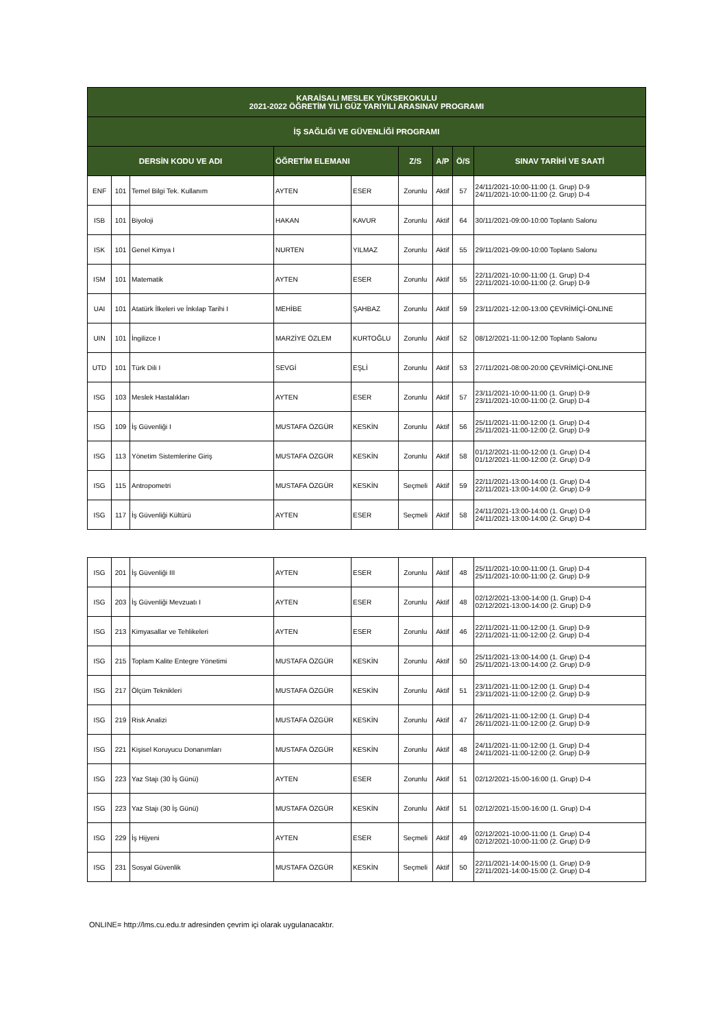| KARAİSALI MESLEK YÜKSEKOKULU 2021-2022 ÖĞRETİM YILI GÜZ YARIYILI ARASINAV PROGRAMI | | | | | | | | |
| --- | --- | --- | --- | --- | --- | --- | --- | --- |
| İŞ SAĞLIĞI VE GÜVENLİĞİ PROGRAMI | | | | | | | | |
| DERSİN KODU VE ADI | | | ÖĞRETİM ELEMANI | | Z/S | A/P | Ö/S | SINAV TARİHİ VE SAATİ |
| ENF | 101 | Temel Bilgi Tek. Kullanım | AYTEN | ESER | Zorunlu | Aktif | 57 | 24/11/2021-10:00-11:00 (1. Grup) D-9 24/11/2021-10:00-11:00 (2. Grup) D-4 |
| ISB | 101 | Biyoloji | HAKAN | KAVUR | Zorunlu | Aktif | 64 | 30/11/2021-09:00-10:00 Toplantı Salonu |
| ISK | 101 | Genel Kimya I | NURTEN | YILMAZ | Zorunlu | Aktif | 55 | 29/11/2021-09:00-10:00 Toplantı Salonu |
| ISM | 101 | Matematik | AYTEN | ESER | Zorunlu | Aktif | 55 | 22/11/2021-10:00-11:00 (1. Grup) D-4 22/11/2021-10:00-11:00 (2. Grup) D-9 |
| UAI | 101 | Atatürk İlkeleri ve İnkılap Tarihi I | MEHİBE | ŞAHBAZ | Zorunlu | Aktif | 59 | 23/11/2021-12:00-13:00 ÇEVRİMİÇİ-ONLINE |
| UIN | 101 | İngilizce I | MARZİYE ÖZLEM | KURTOĞLU | Zorunlu | Aktif | 52 | 08/12/2021-11:00-12:00 Toplantı Salonu |
| UTD | 101 | Türk Dili I | SEVGİ | EŞLİ | Zorunlu | Aktif | 53 | 27/11/2021-08:00-20:00 ÇEVRİMİÇİ-ONLINE |
| ISG | 103 | Meslek Hastalıkları | AYTEN | ESER | Zorunlu | Aktif | 57 | 23/11/2021-10:00-11:00 (1. Grup) D-9 23/11/2021-10:00-11:00 (2. Grup) D-4 |
| ISG | 109 | İş Güvenliği I | MUSTAFA ÖZGÜR | KESKİN | Zorunlu | Aktif | 56 | 25/11/2021-11:00-12:00 (1. Grup) D-4 25/11/2021-11:00-12:00 (2. Grup) D-9 |
| ISG | 113 | Yönetim Sistemlerine Giriş | MUSTAFA ÖZGÜR | KESKİN | Zorunlu | Aktif | 58 | 01/12/2021-11:00-12:00 (1. Grup) D-4 01/12/2021-11:00-12:00 (2. Grup) D-9 |
| ISG | 115 | Antropometri | MUSTAFA ÖZGÜR | KESKİN | Seçmeli | Aktif | 59 | 22/11/2021-13:00-14:00 (1. Grup) D-4 22/11/2021-13:00-14:00 (2. Grup) D-9 |
| ISG | 117 | İş Güvenliği Kültürü | AYTEN | ESER | Seçmeli | Aktif | 58 | 24/11/2021-13:00-14:00 (1. Grup) D-9 24/11/2021-13:00-14:00 (2. Grup) D-4 |
| ISG | 201 | İş Güvenliği III | AYTEN | ESER | Zorunlu | Aktif | 48 | 25/11/2021-10:00-11:00 (1. Grup) D-4 25/11/2021-10:00-11:00 (2. Grup) D-9 |
| ISG | 203 | İş Güvenliği Mevzuatı I | AYTEN | ESER | Zorunlu | Aktif | 48 | 02/12/2021-13:00-14:00 (1. Grup) D-4 02/12/2021-13:00-14:00 (2. Grup) D-9 |
| ISG | 213 | Kimyasallar ve Tehlikeleri | AYTEN | ESER | Zorunlu | Aktif | 46 | 22/11/2021-11:00-12:00 (1. Grup) D-9 22/11/2021-11:00-12:00 (2. Grup) D-4 |
| ISG | 215 | Toplam Kalite Entegre Yönetimi | MUSTAFA ÖZGÜR | KESKİN | Zorunlu | Aktif | 50 | 25/11/2021-13:00-14:00 (1. Grup) D-4 25/11/2021-13:00-14:00 (2. Grup) D-9 |
| ISG | 217 | Ölçüm Teknikleri | MUSTAFA ÖZGÜR | KESKİN | Zorunlu | Aktif | 51 | 23/11/2021-11:00-12:00 (1. Grup) D-4 23/11/2021-11:00-12:00 (2. Grup) D-9 |
| ISG | 219 | Risk Analizi | MUSTAFA ÖZGÜR | KESKİN | Zorunlu | Aktif | 47 | 26/11/2021-11:00-12:00 (1. Grup) D-4 26/11/2021-11:00-12:00 (2. Grup) D-9 |
| ISG | 221 | Kişisel Koruyucu Donanımları | MUSTAFA ÖZGÜR | KESKİN | Zorunlu | Aktif | 48 | 24/11/2021-11:00-12:00 (1. Grup) D-4 24/11/2021-11:00-12:00 (2. Grup) D-9 |
| ISG | 223 | Yaz Stajı (30 İş Günü) | AYTEN | ESER | Zorunlu | Aktif | 51 | 02/12/2021-15:00-16:00 (1. Grup) D-4 |
| ISG | 223 | Yaz Stajı (30 İş Günü) | MUSTAFA ÖZGÜR | KESKİN | Zorunlu | Aktif | 51 | 02/12/2021-15:00-16:00 (1. Grup) D-4 |
| ISG | 229 | İş Hijyeni | AYTEN | ESER | Seçmeli | Aktif | 49 | 02/12/2021-10:00-11:00 (1. Grup) D-4 02/12/2021-10:00-11:00 (2. Grup) D-9 |
| ISG | 231 | Sosyal Güvenlik | MUSTAFA ÖZGÜR | KESKİN | Seçmeli | Aktif | 50 | 22/11/2021-14:00-15:00 (1. Grup) D-9 22/11/2021-14:00-15:00 (2. Grup) D-4 |
ONLINE= http://lms.cu.edu.tr adresinden çevrim içi olarak uygulanacaktır.